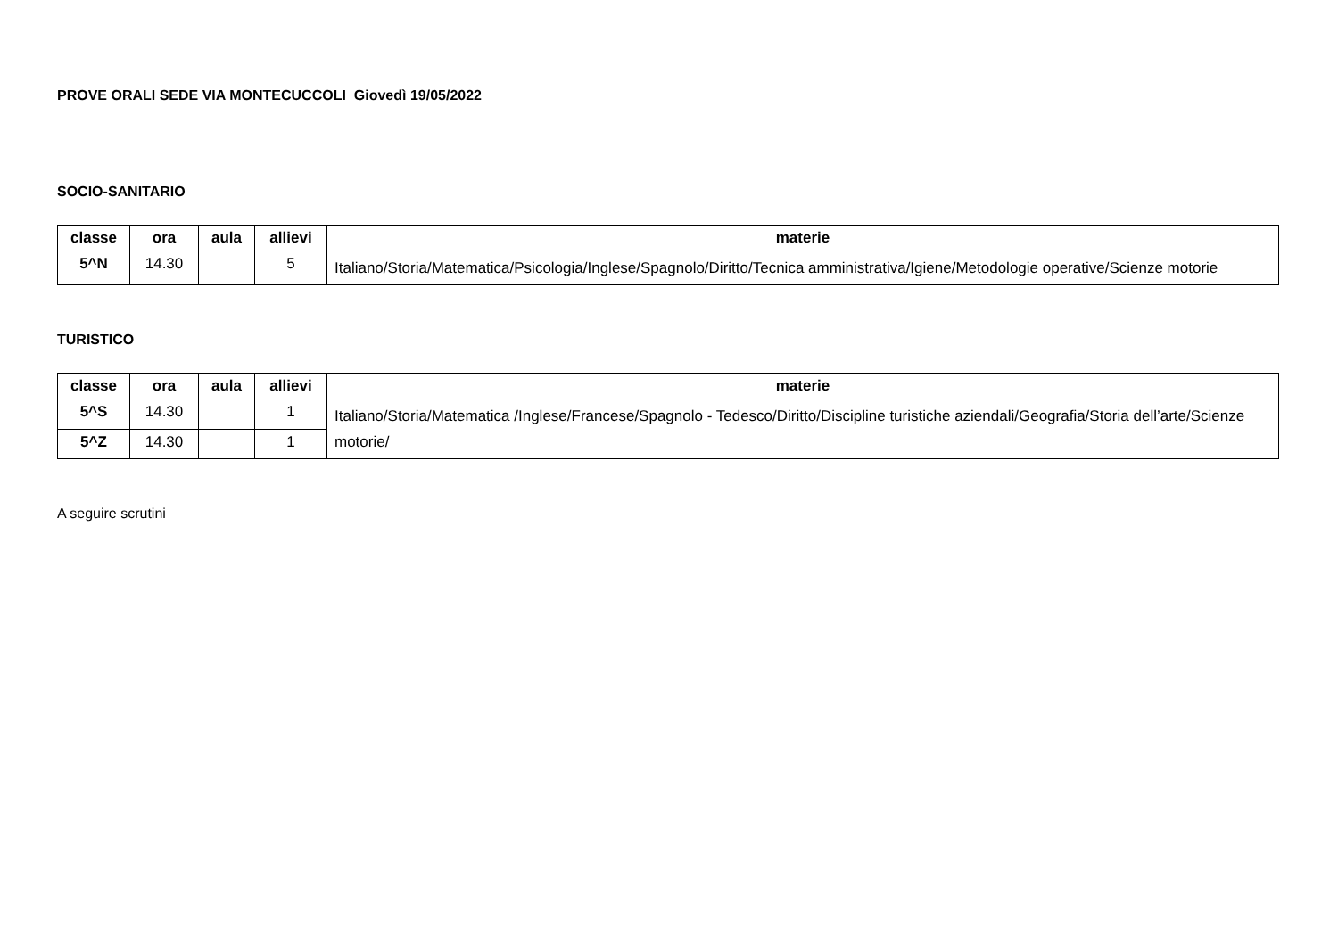PROVE ORALI SEDE VIA MONTECUCCOLI Giovedì 19/05/2022
SOCIO-SANITARIO
| classe | ora | aula | allievi | materie |
| --- | --- | --- | --- | --- |
| 5^N | 14.30 | | 5 | Italiano/Storia/Matematica/Psicologia/Inglese/Spagnolo/Diritto/Tecnica amministrativa/Igiene/Metodologie operative/Scienze motorie |
TURISTICO
| classe | ora | aula | allievi | materie |
| --- | --- | --- | --- | --- |
| 5^S | 14.30 | | 1 | Italiano/Storia/Matematica /Inglese/Francese/Spagnolo - Tedesco/Diritto/Discipline turistiche aziendali/Geografia/Storia dell’arte/Scienze motorie/ |
| 5^Z | 14.30 | | 1 | |
A seguire scrutini